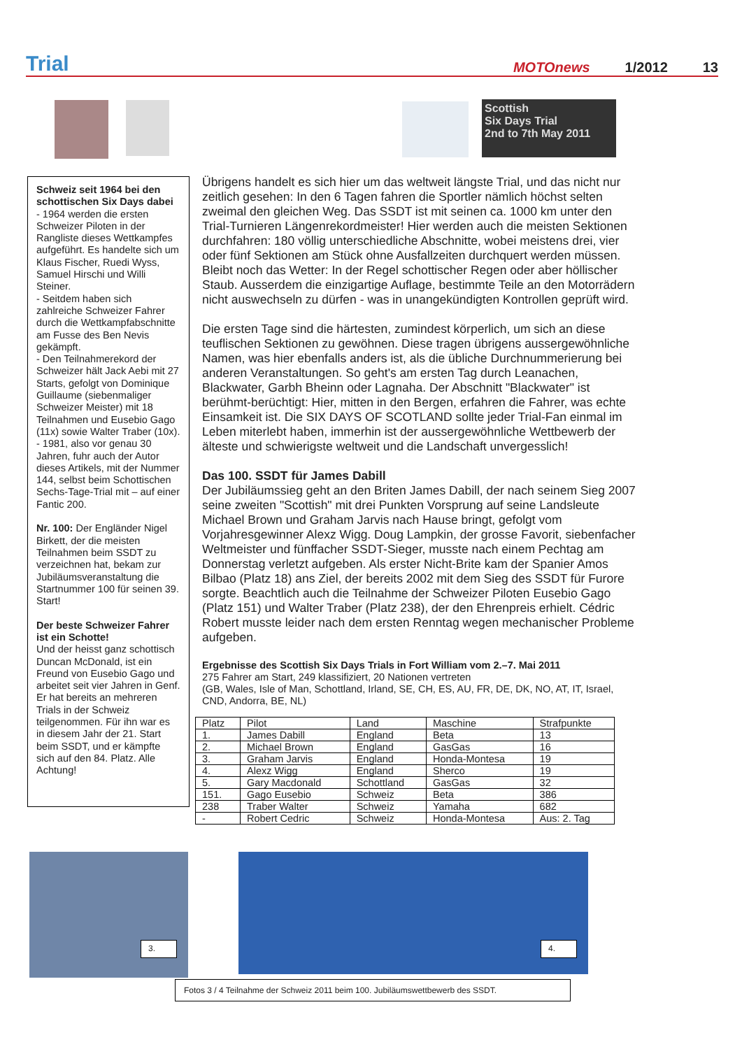Trial MOTOnews 1/2012 13
Scottish
Six Days Trial
2nd to 7th May 2011
Schweiz seit 1964 bei den schottischen Six Days dabei
- 1964 werden die ersten Schweizer Piloten in der Rangliste dieses Wettkampfes aufgeführt. Es handelte sich um Klaus Fischer, Ruedi Wyss, Samuel Hirschi und Willi Steiner.
- Seitdem haben sich zahlreiche Schweizer Fahrer durch die Wettkampfabschnitte am Fusse des Ben Nevis gekämpft.
- Den Teilnahmerekord der Schweizer hält Jack Aebi mit 27 Starts, gefolgt von Dominique Guillaume (siebenmaliger Schweizer Meister) mit 18 Teilnahmen und Eusebio Gago (11x) sowie Walter Traber (10x).
- 1981, also vor genau 30 Jahren, fuhr auch der Autor dieses Artikels, mit der Nummer 144, selbst beim Schottischen Sechs-Tage-Trial mit – auf einer Fantic 200.
Nr. 100: Der Engländer Nigel Birkett, der die meisten Teilnahmen beim SSDT zu verzeichnen hat, bekam zur Jubiläumsveranstaltung die Startnummer 100 für seinen 39. Start!
Der beste Schweizer Fahrer ist ein Schotte!
Und der heisst ganz schottisch Duncan McDonald, ist ein Freund von Eusebio Gago und arbeitet seit vier Jahren in Genf. Er hat bereits an mehreren Trials in der Schweiz teilgenommen. Für ihn war es in diesem Jahr der 21. Start beim SSDT, und er kämpfte sich auf den 84. Platz. Alle Achtung!
Übrigens handelt es sich hier um das weltweit längste Trial, und das nicht nur zeitlich gesehen: In den 6 Tagen fahren die Sportler nämlich höchst selten zweimal den gleichen Weg. Das SSDT ist mit seinen ca. 1000 km unter den Trial-Turnieren Längenrekordmeister! Hier werden auch die meisten Sektionen durchfahren: 180 völlig unterschiedliche Abschnitte, wobei meistens drei, vier oder fünf Sektionen am Stück ohne Ausfallzeiten durchquert werden müssen. Bleibt noch das Wetter: In der Regel schottischer Regen oder aber höllischer Staub. Ausserdem die einzigartige Auflage, bestimmte Teile an den Motorrädern nicht auswechseln zu dürfen - was in unangekündigten Kontrollen geprüft wird.
Die ersten Tage sind die härtesten, zumindest körperlich, um sich an diese teuflischen Sektionen zu gewöhnen. Diese tragen übrigens aussergewöhnliche Namen, was hier ebenfalls anders ist, als die übliche Durchnummerierung bei anderen Veranstaltungen. So geht's am ersten Tag durch Leanachen, Blackwater, Garbh Bheinn oder Lagnaha. Der Abschnitt "Blackwater" ist berühmt-berüchtigt: Hier, mitten in den Bergen, erfahren die Fahrer, was echte Einsamkeit ist. Die SIX DAYS OF SCOTLAND sollte jeder Trial-Fan einmal im Leben miterlebt haben, immerhin ist der aussergewöhnliche Wettbewerb der älteste und schwierigste weltweit und die Landschaft unvergesslich!
Das 100. SSDT für James Dabill
Der Jubiläumssieg geht an den Briten James Dabill, der nach seinem Sieg 2007 seine zweiten "Scottish" mit drei Punkten Vorsprung auf seine Landsleute Michael Brown und Graham Jarvis nach Hause bringt, gefolgt vom Vorjahresgewinner Alexz Wigg. Doug Lampkin, der grosse Favorit, siebenfacher Weltmeister und fünffacher SSDT-Sieger, musste nach einem Pechtag am Donnerstag verletzt aufgeben. Als erster Nicht-Brite kam der Spanier Amos Bilbao (Platz 18) ans Ziel, der bereits 2002 mit dem Sieg des SSDT für Furore sorgte. Beachtlich auch die Teilnahme der Schweizer Piloten Eusebio Gago (Platz 151) und Walter Traber (Platz 238), der den Ehrenpreis erhielt. Cédric Robert musste leider nach dem ersten Renntag wegen mechanischer Probleme aufgeben.
Ergebnisse des Scottish Six Days Trials in Fort William vom 2.–7. Mai 2011
275 Fahrer am Start, 249 klassifiziert, 20 Nationen vertreten
(GB, Wales, Isle of Man, Schottland, Irland, SE, CH, ES, AU, FR, DE, DK, NO, AT, IT, Israel, CND, Andorra, BE, NL)
| Platz | Pilot | Land | Maschine | Strafpunkte |
| --- | --- | --- | --- | --- |
| 1. | James Dabill | England | Beta | 13 |
| 2. | Michael Brown | England | GasGas | 16 |
| 3. | Graham Jarvis | England | Honda-Montesa | 19 |
| 4. | Alexz Wigg | England | Sherco | 19 |
| 5. | Gary Macdonald | Schottland | GasGas | 32 |
| 151. | Gago Eusebio | Schweiz | Beta | 386 |
| 238 | Traber Walter | Schweiz | Yamaha | 682 |
| - | Robert Cedric | Schweiz | Honda-Montesa | Aus: 2. Tag |
3. 4.
Fotos 3 / 4 Teilnahme der Schweiz 2011 beim 100. Jubiläumswettbewerb des SSDT.